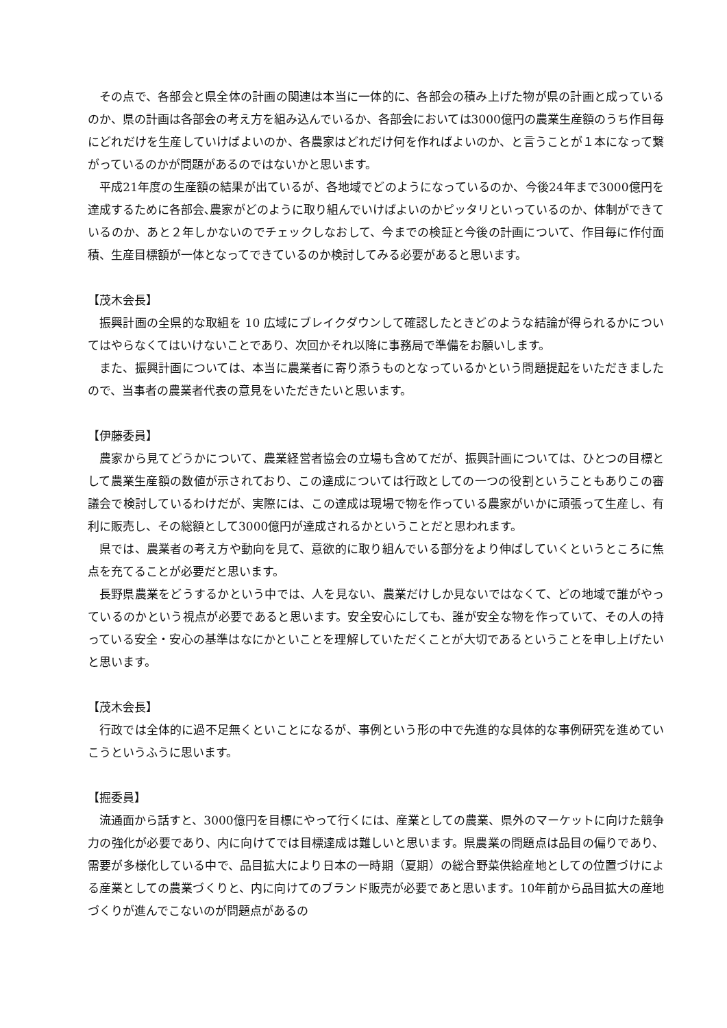その点で、各部会と県全体の計画の関連は本当に一体的に、各部会の積み上げた物が県の計画と成っているのか、県の計画は各部会の考え方を組み込んでいるか、各部会においては3000億円の農業生産額のうち作目毎にどれだけを生産していけばよいのか、各農家はどれだけ何を作ればよいのか、と言うことが１本になって繋がっているのかが問題があるのではないかと思います。
平成21年度の生産額の結果が出ているが、各地域でどのようになっているのか、今後24年まで3000億円を達成するために各部会､農家がどのように取り組んでいけばよいのかピッタリといっているのか、体制ができているのか、あと２年しかないのでチェックしなおして、今までの検証と今後の計画について、作目毎に作付面積、生産目標額が一体となってできているのか検討してみる必要があると思います。
【茂木会長】
振興計画の全県的な取組を 10 広域にブレイクダウンして確認したときどのような結論が得られるかについてはやらなくてはいけないことであり、次回かそれ以降に事務局で準備をお願いします。
また、振興計画については、本当に農業者に寄り添うものとなっているかという問題提起をいただきましたので、当事者の農業者代表の意見をいただきたいと思います。
【伊藤委員】
農家から見てどうかについて、農業経営者協会の立場も含めてだが、振興計画については、ひとつの目標として農業生産額の数値が示されており、この達成については行政としての一つの役割ということもありこの審議会で検討しているわけだが、実際には、この達成は現場で物を作っている農家がいかに頑張って生産し、有利に販売し、その総額として3000億円が達成されるかということだと思われます。
県では、農業者の考え方や動向を見て、意欲的に取り組んでいる部分をより伸ばしていくというところに焦点を充てることが必要だと思います。
長野県農業をどうするかという中では、人を見ない、農業だけしか見ないではなくて、どの地域で誰がやっているのかという視点が必要であると思います。安全安心にしても、誰が安全な物を作っていて、その人の持っている安全・安心の基準はなにかといことを理解していただくことが大切であるということを申し上げたいと思います。
【茂木会長】
行政では全体的に過不足無くといことになるが、事例という形の中で先進的な具体的な事例研究を進めていこうというふうに思います。
【掘委員】
流通面から話すと、3000億円を目標にやって行くには、産業としての農業、県外のマーケットに向けた競争力の強化が必要であり、内に向けてでは目標達成は難しいと思います。県農業の問題点は品目の偏りであり、需要が多様化している中で、品目拡大により日本の一時期（夏期）の総合野菜供給産地としての位置づけによる産業としての農業づくりと、内に向けてのブランド販売が必要であと思います。10年前から品目拡大の産地づくりが進んでこないのが問題点があるの